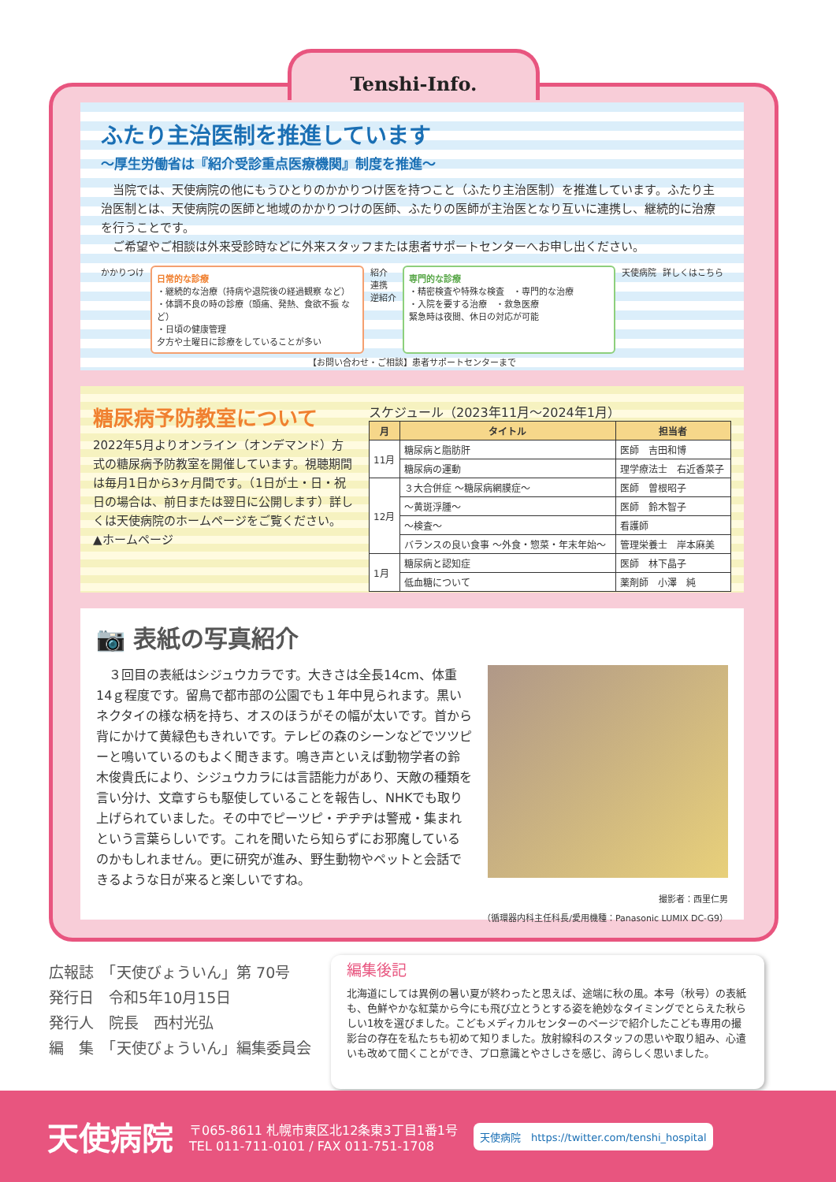Tenshi-Info.
ふたり主治医制を推進しています
～厚生労働省は『紹介受診重点医療機関』制度を推進～
　当院では、天使病院の他にもうひとりのかかりつけ医を持つこと（ふたり主治医制）を推進しています。ふたり主治医制とは、天使病院の医師と地域のかかりつけの医師、ふたりの医師が主治医となり互いに連携し、継続的に治療を行うことです。
　ご希望やご相談は外来受診時などに外来スタッフまたは患者サポートセンターへお申し出ください。
かかりつけ
日常的な診療
・継続的な治療（持病や退院後の経過観察 など）
・体調不良の時の診療（頭痛、発熱、食欲不振 など）
・日頃の健康管理
夕方や土曜日に診療をしていることが多い
紹介
連携
逆紹介
専門的な診療
・精密検査や特殊な検査　・専門的な治療
・入院を要する治療　・救急医療
緊急時は夜間、休日の対応が可能
天使病院 詳しくはこちら
【お問い合わせ・ご相談】患者サポートセンターまで
糖尿病予防教室について
2022年5月よりオンライン（オンデマンド）方式の糖尿病予防教室を開催しています。視聴期間は毎月1日から3ヶ月間です。（1日が土・日・祝日の場合は、前日または翌日に公開します）詳しくは天使病院のホームページをご覧ください。
▲ホームページ
スケジュール（2023年11月～2024年1月）
| 月 | タイトル | 担当者 |
| --- | --- | --- |
| 11月 | 糖尿病と脂肪肝 | 医師 吉田和博 |
| | 糖尿病の運動 | 理学療法士 右近香菜子 |
| 12月 | ３大合併症 ～糖尿病網膜症～ | 医師 曽根昭子 |
| | ～黄斑浮腫～ | 医師 鈴木智子 |
| | ～検査～ | 看護師 |
| | バランスの良い食事 ～外食・惣菜・年末年始～ | 管理栄養士 岸本麻美 |
| 1月 | 糖尿病と認知症 | 医師 林下晶子 |
| | 低血糖について | 薬剤師 小澤 純 |
📷 表紙の写真紹介
　３回目の表紙はシジュウカラです。大きさは全長14cm、体重14ｇ程度です。留鳥で都市部の公園でも１年中見られます。黒いネクタイの様な柄を持ち、オスのほうがその幅が太いです。首から背にかけて黄緑色もきれいです。テレビの森のシーンなどでツツピーと鳴いているのもよく聞きます。鳴き声といえば動物学者の鈴木俊貴氏により、シジュウカラには言語能力があり、天敵の種類を言い分け、文章すらも駆使していることを報告し、NHKでも取り上げられていました。その中でピーツピ・ヂヂヂは警戒・集まれという言葉らしいです。これを聞いたら知らずにお邪魔しているのかもしれません。更に研究が進み、野生動物やペットと会話できるような日が来ると楽しいですね。
撮影者：西里仁男
（循環器内科主任科長/愛用機種：Panasonic LUMIX DC-G9）
広報誌　「天使びょういん」第 70号
発行日　令和5年10月15日
発行人　院長　西村光弘
編　集　「天使びょういん」編集委員会
編集後記
北海道にしては異例の暑い夏が終わったと思えば、途端に秋の風。本号（秋号）の表紙も、色鮮やかな紅葉から今にも飛び立とうとする姿を絶妙なタイミングでとらえた秋らしい1枚を選びました。こどもメディカルセンターのページで紹介したこども専用の撮影台の存在を私たちも初めて知りました。放射線科のスタッフの思いや取り組み、心遣いも改めて聞くことができ、プロ意識とやさしさを感じ、誇らしく思いました。
天使病院
〒065-8611 札幌市東区北12条東3丁目1番1号
TEL 011-711-0101 / FAX 011-751-1708
天使病院　https://twitter.com/tenshi_hospital